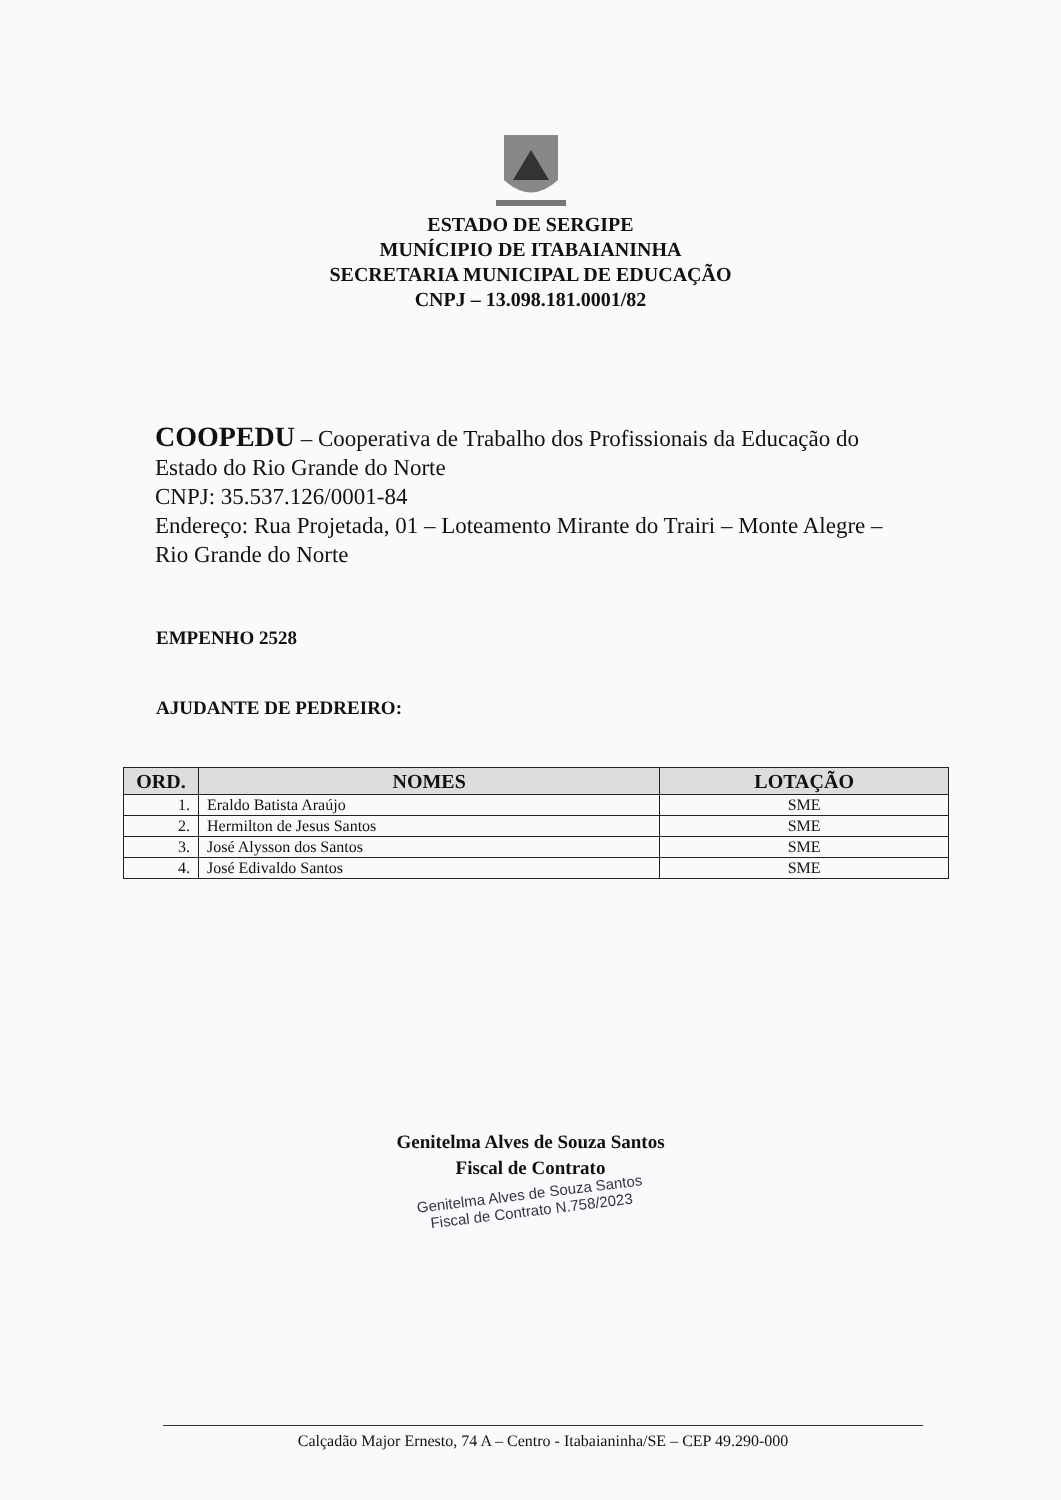ESTADO DE SERGIPE
MUNÍCIPIO DE ITABAIANINHA
SECRETARIA MUNICIPAL DE EDUCAÇÃO
CNPJ – 13.098.181.0001/82
COOPEDU – Cooperativa de Trabalho dos Profissionais da Educação do Estado do Rio Grande do Norte
CNPJ: 35.537.126/0001-84
Endereço: Rua Projetada, 01 – Loteamento Mirante do Trairi – Monte Alegre – Rio Grande do Norte
EMPENHO 2528
AJUDANTE DE PEDREIRO:
| ORD. | NOMES | LOTAÇÃO |
| --- | --- | --- |
| 1. | Eraldo Batista Araújo | SME |
| 2. | Hermilton de Jesus Santos | SME |
| 3. | José Alysson dos Santos | SME |
| 4. | José Edivaldo Santos | SME |
Genitelma Alves de Souza Santos
Fiscal de Contrato
Genitelma Alves de Souza Santos
Fiscal de Contrato N.758/2023
Calçadão Major Ernesto, 74 A – Centro - Itabaianinha/SE – CEP 49.290-000